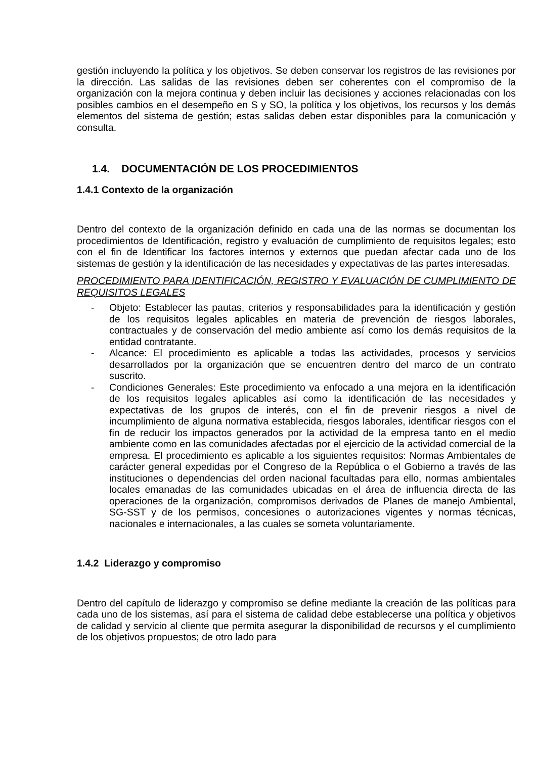gestión incluyendo la política y los objetivos. Se deben conservar los registros de las revisiones por la dirección. Las salidas de las revisiones deben ser coherentes con el compromiso de la organización con la mejora continua y deben incluir las decisiones y acciones relacionadas con los posibles cambios en el desempeño en S y SO, la política y los objetivos, los recursos y los demás elementos del sistema de gestión; estas salidas deben estar disponibles para la comunicación y consulta.
1.4. DOCUMENTACIÓN DE LOS PROCEDIMIENTOS
1.4.1 Contexto de la organización
Dentro del contexto de la organización definido en cada una de las normas se documentan los procedimientos de Identificación, registro y evaluación de cumplimiento de requisitos legales; esto con el fin de Identificar los factores internos y externos que puedan afectar cada uno de los sistemas de gestión y la identificación de las necesidades y expectativas de las partes interesadas.
PROCEDIMIENTO PARA IDENTIFICACIÓN, REGISTRO Y EVALUACIÓN DE CUMPLIMIENTO DE REQUISITOS LEGALES
- Objeto: Establecer las pautas, criterios y responsabilidades para la identificación y gestión de los requisitos legales aplicables en materia de prevención de riesgos laborales, contractuales y de conservación del medio ambiente así como los demás requisitos de la entidad contratante.
- Alcance: El procedimiento es aplicable a todas las actividades, procesos y servicios desarrollados por la organización que se encuentren dentro del marco de un contrato suscrito.
- Condiciones Generales: Este procedimiento va enfocado a una mejora en la identificación de los requisitos legales aplicables así como la identificación de las necesidades y expectativas de los grupos de interés, con el fin de prevenir riesgos a nivel de incumplimiento de alguna normativa establecida, riesgos laborales, identificar riesgos con el fin de reducir los impactos generados por la actividad de la empresa tanto en el medio ambiente como en las comunidades afectadas por el ejercicio de la actividad comercial de la empresa. El procedimiento es aplicable a los siguientes requisitos: Normas Ambientales de carácter general expedidas por el Congreso de la República o el Gobierno a través de las instituciones o dependencias del orden nacional facultadas para ello, normas ambientales locales emanadas de las comunidades ubicadas en el área de influencia directa de las operaciones de la organización, compromisos derivados de Planes de manejo Ambiental, SG-SST y de los permisos, concesiones o autorizaciones vigentes y normas técnicas, nacionales e internacionales, a las cuales se someta voluntariamente.
1.4.2 Liderazgo y compromiso
Dentro del capítulo de liderazgo y compromiso se define mediante la creación de las políticas para cada uno de los sistemas, así para el sistema de calidad debe establecerse una política y objetivos de calidad y servicio al cliente que permita asegurar la disponibilidad de recursos y el cumplimiento de los objetivos propuestos; de otro lado para